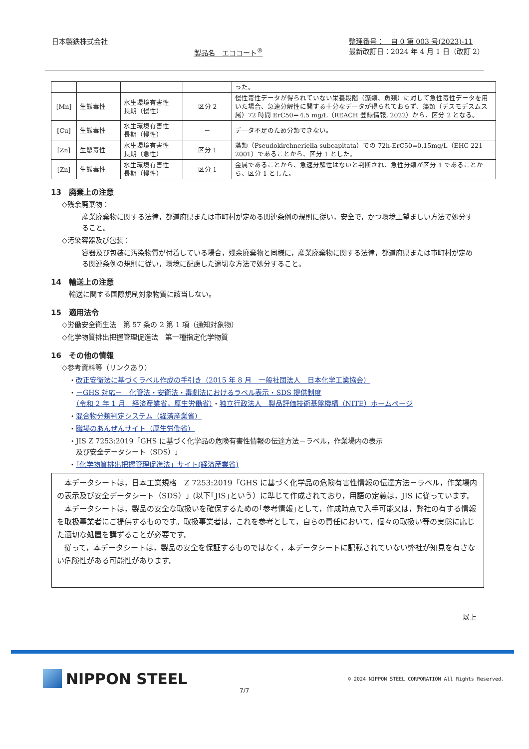日本製鉄株式会社
製品名　エココート<sup>®</sup>
整理番号：　自 0 第 003 号(2023)-11
最新改訂日：2024 年 4 月 1 日（改訂 2）
| | | | | った。 |
| [Mn] | 生態毒性 | 水生環境有害性 長期（慢性） | 区分 2 | 慢性毒性データが得られていない栄養段階（藻類、魚類）に対して急性毒性データを用いた場合、急速分解性に関する十分なデータが得られておらず、藻類（デスモデスムス属）72 時間 ErC50＝4.5 mg/L（REACH 登録情報, 2022）から、区分 2 となる。 |
| [Cu] | 生態毒性 | 水生環境有害性 長期（慢性） | － | データ不足のため分類できない。 |
| [Zn] | 生態毒性 | 水生環境有害性 長期（急性） | 区分 1 | 藻類（Pseudokirchneriella subcapitata）での 72h-ErC50=0.15mg/L（EHC 221 2001）であることから、区分 1 とした。 |
| [Zn] | 生態毒性 | 水生環境有害性 長期（慢性） | 区分 1 | 金属であることから、急速分解性はないと判断され、急性分類が区分 1 であることから、区分 1 とした。 |
13　廃棄上の注意
◇残余廃棄物：
産業廃棄物に関する法律，都道府県または市町村が定める関連条例の規則に従い，安全で，かつ環境上望ましい方法で処分すること。
◇汚染容器及び包装：
容器及び包装に汚染物質が付着している場合，残余廃棄物と同様に，産業廃棄物に関する法律，都道府県または市町村が定める関連条例の規則に従い，環境に配慮した適切な方法で処分すること。
14　輸送上の注意
輸送に関する国際規制対象物質に該当しない。
15　適用法令
◇労働安全衛生法　第 57 条の 2 第 1 項（通知対象物）
◇化学物質排出把握管理促進法　第一種指定化学物質
16　その他の情報
◇参考資料等（リンクあり）
・改正安衛法に基づくラベル作成の手引き（2015 年 8 月　一般社団法人　日本化学工業協会）
・－GHS 対応－　化管法・安衛法・毒劇法におけるラベル表示・SDS 提供制度
　（令和 2 年 1 月　経済産業省，厚生労働省）・独立行政法人　製品評価技術基盤機構（NITE）ホームページ
・混合物分類判定システム（経済産業省）
・職場のあんぜんサイト（厚生労働省）
・JIS Z 7253:2019「GHS に基づく化学品の危険有害性情報の伝達方法－ラベル，作業場内の表示
　及び安全データシート（SDS）」
・「化学物質排出把握管理促進法」サイト(経済産業省)
本データシートは，日本工業規格　Z 7253:2019「GHS に基づく化学品の危険有害性情報の伝達方法－ラベル，作業場内の表示及び安全データシート（SDS）」(以下｢JIS｣という）に準じて作成されており，用語の定義は，JIS に従っています。
本データシートは，製品の安全な取扱いを確保するための｢参考情報｣として，作成時点で入手可能又は，弊社の有する情報を取扱事業者にご提供するものです。取扱事業者は，これを参考として，自らの責任において，個々の取扱い等の実態に応じた適切な処置を講ずることが必要です。
従って，本データシートは，製品の安全を保証するものではなく，本データシートに記載されていない弊社が知見を有さない危険性がある可能性があります。
以上
NIPPON STEEL
© 2024 NIPPON STEEL CORPORATION All Rights Reserved.
7/7